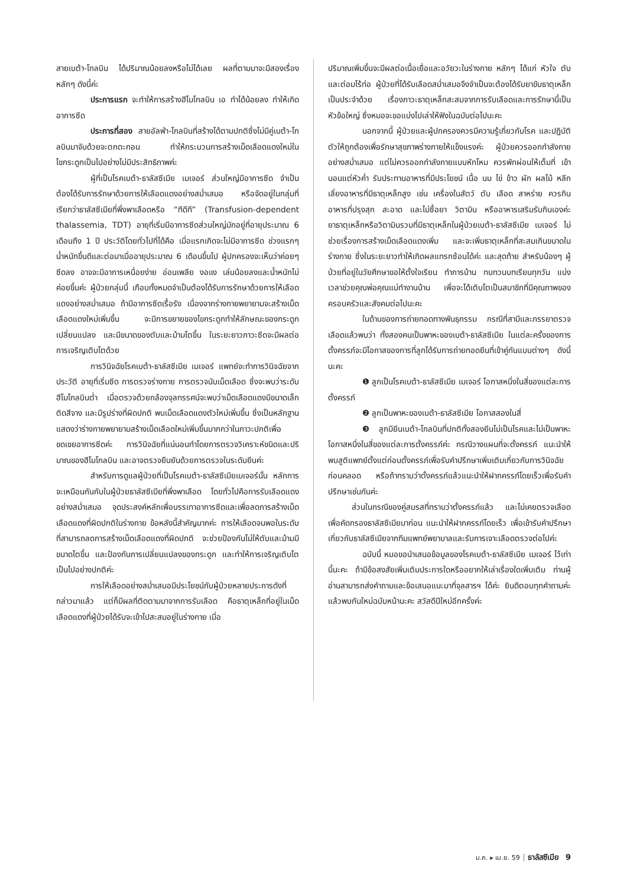สายเบต้า-โกลบิน ได้ปริมาณน้อยลงหรือไม่ได้เลย ผลที่ตามมาจะมีสองเรื่องหลักๆ ดังนี้ค่ะ
ประการแรก จะทำให้การสร้างฮีโมโกลบิน เอ ทำได้น้อยลง ทำให้เกิดอาการซีด
ประการที่สอง สายอัลฟ่า-โกลบินที่สร้างได้ตามปกติซึ่งไม่มีคู่เบต้า-โกลบินมาจับด้วยจะตกตะกอน ทำให้กระบวนการสร้างเม็ดเลือดแดงใหม่ในไขกระดูกเป็นไปอย่างไม่มีประสิทธิภาพค่ะ
ผู้ที่เป็นโรคเบต้า-ธาลัสซีเมีย เมเจอร์ ส่วนใหญ่มีอาการซีด จำเป็นต้องได้รับการรักษาด้วยการให้เลือดแดงอย่างสม่ำเสมอ หรือจัดอยู่ในกลุ่มที่เรียกว่าธาลัสซีเมียที่พึ่งพาเลือดหรือ “ทีดีที” (Transfusion-dependent thalassemia, TDT) อายุที่เริ่มมีอาการซีดส่วนใหญ่มักอยู่ที่อายุประมาณ 6 เดือนถึง 1 ปี ประวัติโดยทั่วไปที่ได้คือ เมื่อแรกเกิดจะไม่มีอาการซีด ช่วงแรกๆ น้ำหนักขึ้นดีและต่อมาเมื่ออายุประมาณ 6 เดือนขึ้นไป ผู้ปกครองจะเห็นว่าค่อยๆ ซีดลง อาจจะมีอาการเหนื่อยง่าย อ่อนเพลีย งอแง เล่นน้อยลงและน้ำหนักไม่ค่อยขึ้นค่ะ ผู้ป่วยกลุ่มนี้ เกือบทั้งหมดจำเป็นต้องได้รับการรักษาด้วยการให้เลือดแดงอย่างสม่ำเสมอ ถ้ามีอาการซีดเรื้อรัง เนื่องจากร่างกายพยายามจะสร้างเม็ดเลือดแดงใหม่เพิ่มขึ้น จะมีการขยายของไขกระดูกทำให้ลักษณะของกระดูกเปลี่ยนแปลง และมีขนาดของตับและม้ามโตขึ้น ในระยะยาวภาวะซีดจะมีผลต่อการเจริญเติบโตด้วย
การวินิจฉัยโรคเบต้า-ธาลัสซีเมีย เมเจอร์ แพทย์จะทำการวินิจฉัยจากประวัติ อายุที่เริ่มซีด การตรวจร่างกาย การตรวจนับเม็ดเลือด ซึ่งจะพบว่าระดับฮีโมโกลบินต่ำ เมื่อตรวจด้วยกล้องจุลทรรศน์จะพบว่าเม็ดเลือดแดงมีขนาดเล็ก ติดสีจาง และมีรูปร่างที่ผิดปกติ พบเม็ดเลือดแดงตัวใหม่เพิ่มขึ้น ซึ่งเป็นหลักฐานแสดงว่าร่างกายพยายามสร้างเม็ดเลือดใหม่เพิ่มขึ้นมากกว่าในภาวะปกติเพื่อชดเชยอาการซีดค่ะ การวินิจฉัยที่แน่นอนทำโดยการตรวจวิเคราะห์ชนิดและปริมาณของฮีโมโกลบิน และอาจตรวจยืนยันด้วยการตรวจในระดับยีนค่ะ
สำหรับการดูแลผู้ป่วยที่เป็นโรคเบต้า-ธาลัสซีเมียเมเจอร์นั้น หลักการจะเหมือนกันกับในผู้ป่วยธาลัสซีเมียที่พึ่งพาเลือด โดยทั่วไปคือการรับเลือดแดงอย่างสม่ำเสมอ จุดประสงค์หลักเพื่อบรรเทาอาการซีดและเพื่อลดการสร้างเม็ดเลือดแดงที่ผิดปกติในร่างกาย ข้อหลังนี้สำคัญมากค่ะ การให้เลือดจนพอในระดับที่สามารถลดการสร้างเม็ดเลือดแดงที่ผิดปกติ จะช่วยป้องกันไม่ให้ตับและม้ามมีขนาดโตขึ้น และป้องกันการเปลี่ยนแปลงของกระดูก และทำให้การเจริญเติบโตเป็นไปอย่างปกติค่ะ
การให้เลือดอย่างสม่ำเสมอมีประโยชน์กับผู้ป่วยหลายประการดังที่กล่าวมาแล้ว แต่ก็มีผลที่ติดตามมาจากการรับเลือด คือธาตุเหล็กที่อยู่ในเม็ดเลือดแดงที่ผู้ป่วยได้รับจะเข้าไปสะสมอยู่ในร่างกาย เมื่อ
ปริมาณเพิ่มขึ้นจะมีผลต่อเนื้อเยื่อและอวัยวะในร่างกาย หลักๆ ได้แก่ หัวใจ ตับ และต่อมไร้ท่อ ผู้ป่วยที่ได้รับเลือดสม่ำเสมอจึงจำเป็นจะต้องได้รับยาขับธาตุเหล็กเป็นประจำด้วย เรื่องภาวะธาตุเหล็กสะสมจากการรับเลือดและการรักษานี้เป็นหัวข้อใหญ่ ซึ่งหมอจะขอแบ่งไปเล่าให้ฟังในฉบับต่อไปนะคะ
นอกจากนี้ ผู้ป่วยและผู้ปกครองควรมีความรู้เกี่ยวกับโรค และปฏิบัติตัวให้ถูกต้องเพื่อรักษาสุขภาพร่างกายให้แข็งแรงค่ะ ผู้ป่วยควรออกกำลังกายอย่างสม่ำเสมอ แต่ไม่ควรออกกำลังกายแบบหักโหม ควรพักผ่อนให้เต็มที่ เข้านอนแต่หัวค่ำ รับประทานอาหารที่มีประโยชน์ เนื้อ นม ไข่ ข้าว ผัก ผลไม้ หลีกเลี่ยงอาหารที่มีธาตุเหล็กสูง เช่น เครื่องในสัตว์ ตับ เลือด สาหร่าย ควรกินอาหารที่ปรุงสุก สะอาด และไม่ซื้อยา วิตามิน หรืออาหารเสริมรับกินเองค่ะ ยาธาตุเหล็กหรือวิตามินรวมที่มีธาตุเหล็กในผู้ป่วยเบต้า-ธาลัสซีเมีย เมเจอร์ ไม่ช่วยเรื่องการสร้างเม็ดเลือดแดงเพิ่ม และจะเพิ่มธาตุเหล็กที่สะสมเกินขนาดในร่างกาย ซึ่งในระยะยาวทำให้เกิดผลแทรกซ้อนได้ค่ะ และสุดท้าย สำหรับน้องๆ ผู้ป่วยที่อยู่ในวัยศึกษาขอให้ตั้งใจเรียน ทำการบ้าน ทบทวนบทเรียนทุกวัน แบ่งเวลาช่วยคุณพ่อคุณแม่ทำงานบ้าน เพื่อจะได้เติบโตเป็นสมาชิกที่มีคุณภาพของครอบครัวและสังคมต่อไปนะคะ
ในด้านของการถ่ายทอดทางพันธุกรรม กรณีที่สามีและภรรยาตรวจเลือดแล้วพบว่า ทั้งสองคนเป็นพาหะของเบต้า-ธาลัสซีเมีย ในแต่ละครั้งของการตั้งครรภ์จะมีโอกาสของการที่ลูกได้รับการถ่ายทอดยีนที่เข้าคู่กันแบบต่างๆ ดังนี้นะคะ
❶ ลูกเป็นโรคเบต้า-ธาลัสซีเมีย เมเจอร์ โอกาสหนึ่งในสี่ของแต่ละการตั้งครรภ์
❷ ลูกเป็นพาหะของเบต้า-ธาลัสซีเมีย โอกาสสองในสี่
❸ ลูกมียีนเบต้า-โกลบินที่ปกติทั้งสองยีนไม่เป็นโรคและไม่เป็นพาหะ โอกาสหนึ่งในสี่ของแต่ละการตั้งครรภ์ค่ะ กรณีวางแผนที่จะตั้งครรภ์ แนะนำให้พบสูติแพทย์ตั้งแต่ก่อนตั้งครรภ์เพื่อรับคำปรึกษาเพิ่มเติมเกี่ยวกับการวินิจฉัยก่อนคลอด หรือถ้าทราบว่าตั้งครรภ์แล้วแนะนำให้ฝากครรภ์โดยเร็วเพื่อรับคำปรึกษาเช่นกันค่ะ
ส่วนในกรณีของคู่สมรสที่ทราบว่าตั้งครรภ์แล้ว และไม่เคยตรวจเลือดเพื่อคัดกรองธาลัสซีเมียมาก่อน แนะนำให้ฝากครรภ์โดยเร็ว เพื่อเข้ารับคำปรึกษาเกี่ยวกับธาลัสซีเมียจากทีมแพทย์พยาบาลและรับการเจาะเลือดตรวจต่อไปค่ะ
ฉบับนี้ หมอขอนำเสนอข้อมูลของโรคเบต้า-ธาลัสซีเมีย เมเจอร์ ไว้เท่านี้นะคะ ถ้ามีข้อสงสัยเพิ่มเติมประการใดหรืออยากให้เล่าเรื่องใดเพิ่มเติม ท่านผู้อ่านสามารถส่งคำถามและข้อเสนอแนะมาที่จุลสารฯ ได้ค่ะ ยินดีตอบทุกคำถามค่ะ แล้วพบกันใหม่ฉบับหน้านะคะ สวัสดีปีใหม่อีกครั้งค่ะ
ม.ค. ▸ เม.ย. 59 ┊ ธาลัสซีเมีย 9